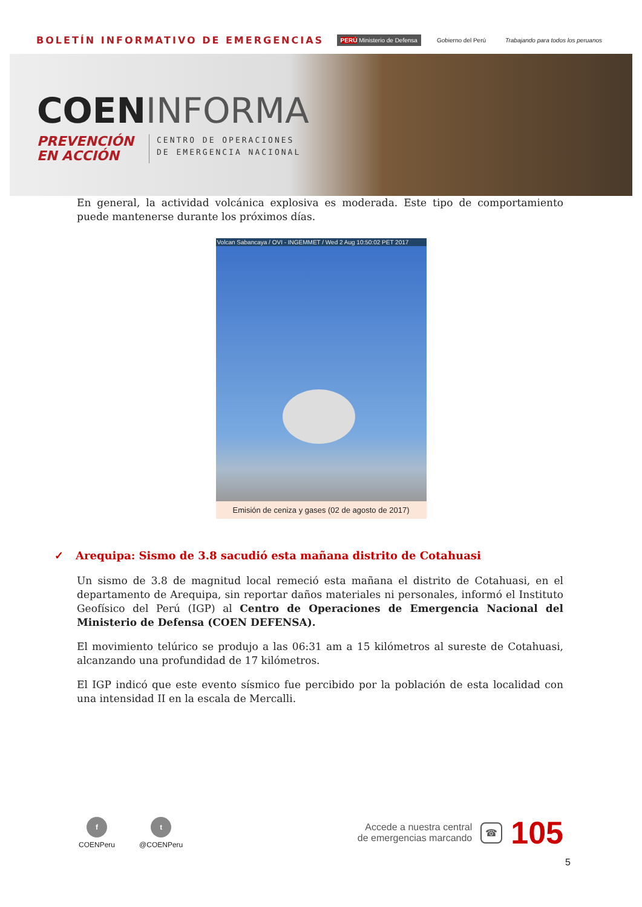BOLETÍN INFORMATIVO DE EMERGENCIAS
PERÚ Ministerio de Defensa Gobierno del Perú Trabajando para todos los peruanos
COENINFORMA
PREVENCIÓN
EN ACCIÓN
CENTRO DE OPERACIONES
DE EMERGENCIA NACIONAL
En general, la actividad volcánica explosiva es moderada. Este tipo de comportamiento puede mantenerse durante los próximos días.
Volcan Sabancaya / OVI - INGEMMET / Wed 2 Aug 10:50:02 PET 2017
Emisión de ceniza y gases (02 de agosto de 2017)
✓ Arequipa: Sismo de 3.8 sacudió esta mañana distrito de Cotahuasi
Un sismo de 3.8 de magnitud local remeció esta mañana el distrito de Cotahuasi, en el departamento de Arequipa, sin reportar daños materiales ni personales, informó el Instituto Geofísico del Perú (IGP) al Centro de Operaciones de Emergencia Nacional del Ministerio de Defensa (COEN DEFENSA).
El movimiento telúrico se produjo a las 06:31 am a 15 kilómetros al sureste de Cotahuasi, alcanzando una profundidad de 17 kilómetros.
El IGP indicó que este evento sísmico fue percibido por la población de esta localidad con una intensidad II en la escala de Mercalli.
f
COENPeru
t
@COENPeru
Accede a nuestra central
de emergencias marcando
☎
105
5